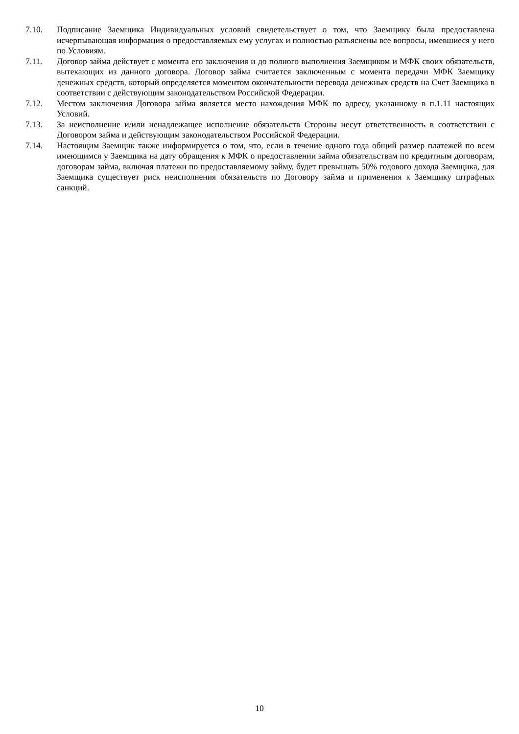7.10. Подписание Заемщика Индивидуальных условий свидетельствует о том, что Заемщику была предоставлена исчерпывающая информация о предоставляемых ему услугах и полностью разъяснены все вопросы, имевшиеся у него по Условиям.
7.11. Договор займа действует с момента его заключения и до полного выполнения Заемщиком и МФК своих обязательств, вытекающих из данного договора. Договор займа считается заключенным с момента передачи МФК Заемщику денежных средств, который определяется моментом окончательности перевода денежных средств на Счет Заемщика в соответствии с действующим законодательством Российской Федерации.
7.12. Местом заключения Договора займа является место нахождения МФК по адресу, указанному в п.1.11 настоящих Условий.
7.13. За неисполнение и/или ненадлежащее исполнение обязательств Стороны несут ответственность в соответствии с Договором займа и действующим законодательством Российской Федерации.
7.14. Настоящим Заемщик также информируется о том, что, если в течение одного года общий размер платежей по всем имеющимся у Заемщика на дату обращения к МФК о предоставлении займа обязательствам по кредитным договорам, договорам займа, включая платежи по предоставляемому займу, будет превышать 50% годового дохода Заемщика, для Заемщика существует риск неисполнения обязательств по Договору займа и применения к Заемщику штрафных санкций.
10